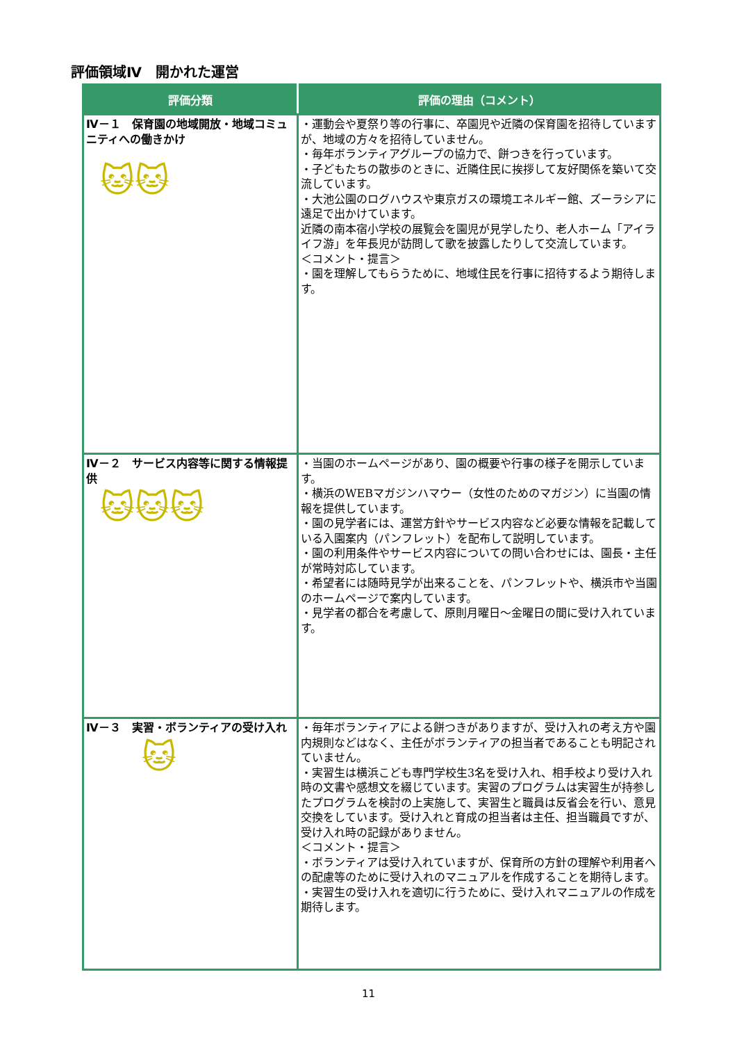評価領域Ⅳ　開かれた運営
| 評価分類 | 評価の理由（コメント） |
| --- | --- |
| Ⅳ－１ 保育園の地域開放・地域コミュニティへの働きかけ 🐱🐱 | ・運動会や夏祭り等の行事に、卒園児や近隣の保育園を招待していますが、地域の方々を招待していません。 ・毎年ボランティアグループの協力で、餅つきを行っています。 ・子どもたちの散歩のときに、近隣住民に挨拶して友好関係を築いて交流しています。 ・大池公園のログハウスや東京ガスの環境エネルギー館、ズーラシアに遠足で出かけています。 近隣の南本宿小学校の展覧会を園児が見学したり、老人ホーム「アイライフ游」を年長児が訪問して歌を披露したりして交流しています。 ＜コメント・提言＞ ・園を理解してもらうために、地域住民を行事に招待するよう期待します。 |
| Ⅳ－２ サービス内容等に関する情報提供 🐱🐱🐱 | ・当園のホームページがあり、園の概要や行事の様子を開示しています。 ・横浜のWEBマガジンハマウー（女性のためのマガジン）に当園の情報を提供しています。 ・園の見学者には、運営方針やサービス内容など必要な情報を記載している入園案内（パンフレット）を配布して説明しています。 ・園の利用条件やサービス内容についての問い合わせには、園長・主任が常時対応しています。 ・希望者には随時見学が出来ることを、パンフレットや、横浜市や当園のホームページで案内しています。 ・見学者の都合を考慮して、原則月曜日～金曜日の間に受け入れています。 |
| Ⅳ－３ 実習・ボランティアの受け入れ 🐱 | ・毎年ボランティアによる餅つきがありますが、受け入れの考え方や園内規則などはなく、主任がボランティアの担当者であることも明記されていません。 ・実習生は横浜こども専門学校生3名を受け入れ、相手校より受け入れ時の文書や感想文を綴じています。実習のプログラムは実習生が持参したプログラムを検討の上実施して、実習生と職員は反省会を行い、意見交換をしています。受け入れと育成の担当者は主任、担当職員ですが、受け入れ時の記録がありません。 ＜コメント・提言＞ ・ボランティアは受け入れていますが、保育所の方針の理解や利用者への配慮等のために受け入れのマニュアルを作成することを期待します。 ・実習生の受け入れを適切に行うために、受け入れマニュアルの作成を期待します。 |
11